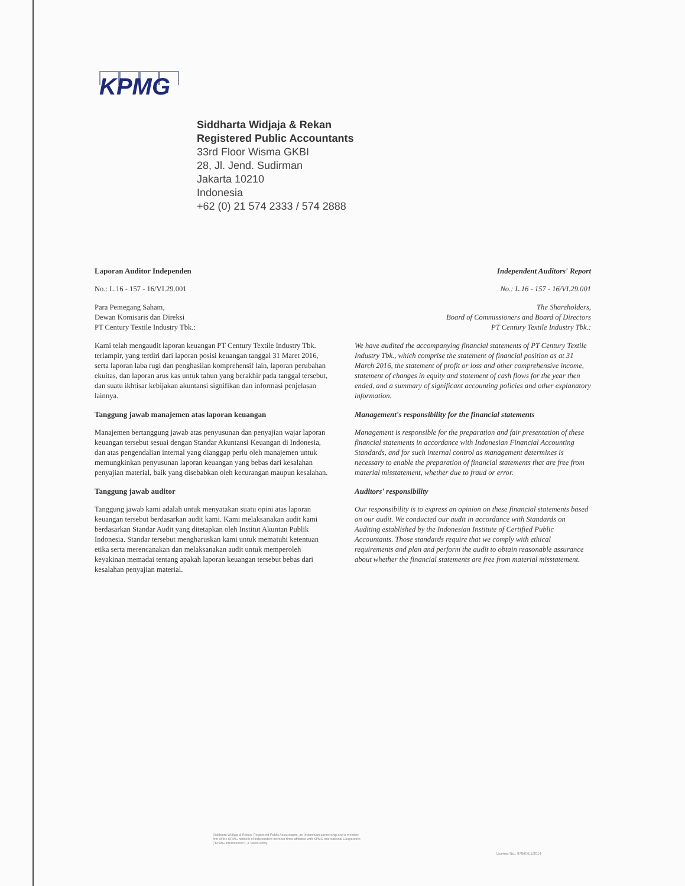KPMG
Siddharta Widjaja & Rekan
Registered Public Accountants
33rd Floor Wisma GKBI
28, Jl. Jend. Sudirman
Jakarta 10210
Indonesia
+62 (0) 21 574 2333 / 574 2888
Laporan Auditor Independen
No.: L.16 - 157 - 16/VI.29.001
Para Pemegang Saham,
Dewan Komisaris dan Direksi
PT Century Textile Industry Tbk.:
Kami telah mengaudit laporan keuangan PT Century Textile Industry Tbk. terlampir, yang terdiri dari laporan posisi keuangan tanggal 31 Maret 2016, serta laporan laba rugi dan penghasilan komprehensif lain, laporan perubahan ekuitas, dan laporan arus kas untuk tahun yang berakhir pada tanggal tersebut, dan suatu ikhtisar kebijakan akuntansi signifikan dan informasi penjelasan lainnya.
Tanggung jawab manajemen atas laporan keuangan
Manajemen bertanggung jawab atas penyusunan dan penyajian wajar laporan keuangan tersebut sesuai dengan Standar Akuntansi Keuangan di Indonesia, dan atas pengendalian internal yang dianggap perlu oleh manajemen untuk memungkinkan penyusunan laporan keuangan yang bebas dari kesalahan penyajian material, baik yang disebabkan oleh kecurangan maupun kesalahan.
Tanggung jawab auditor
Tanggung jawab kami adalah untuk menyatakan suatu opini atas laporan keuangan tersebut berdasarkan audit kami. Kami melaksanakan audit kami berdasarkan Standar Audit yang ditetapkan oleh Institut Akuntan Publik Indonesia. Standar tersebut mengharuskan kami untuk mematuhi ketentuan etika serta merencanakan dan melaksanakan audit untuk memperoleh keyakinan memadai tentang apakah laporan keuangan tersebut bebas dari kesalahan penyajian material.
Independent Auditors' Report
No.: L.16 - 157 - 16/VI.29.001
The Shareholders,
Board of Commissioners and Board of Directors
PT Century Textile Industry Tbk.:
We have audited the accompanying financial statements of PT Century Textile Industry Tbk., which comprise the statement of financial position as at 31 March 2016, the statement of profit or loss and other comprehensive income, statement of changes in equity and statement of cash flows for the year then ended, and a summary of significant accounting policies and other explanatory information.
Management's responsibility for the financial statements
Management is responsible for the preparation and fair presentation of these financial statements in accordance with Indonesian Financial Accounting Standards, and for such internal control as management determines is necessary to enable the preparation of financial statements that are free from material misstatement, whether due to fraud or error.
Auditors' responsibility
Our responsibility is to express an opinion on these financial statements based on our audit. We conducted our audit in accordance with Standards on Auditing established by the Indonesian Institute of Certified Public Accountants. Those standards require that we comply with ethical requirements and plan and perform the audit to obtain reasonable assurance about whether the financial statements are free from material misstatement.
Siddharta Widjaja & Rekan, Registered Public Accountants, an Indonesian partnership and a member firm of the KPMG network of independent member firms affiliated with KPMG International Cooperative ("KPMG International"), a Swiss entity.
License No.: 978/KM.1/2014